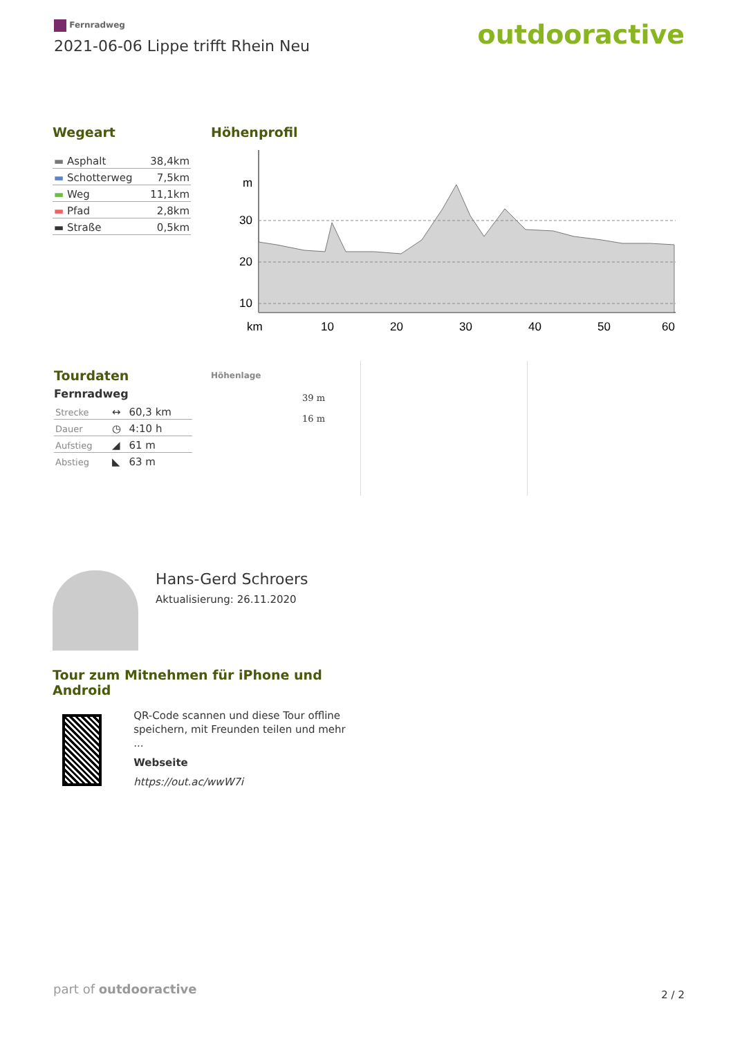Fernradweg
2021-06-06 Lippe trifft Rhein Neu
outdooractive
Wegeart
| ▬ Asphalt | 38,4km |
| ▬ Schotterweg | 7,5km |
| ▬ Weg | 11,1km |
| ▬ Pfad | 2,8km |
| ▬ Straße | 0,5km |
Höhenprofil
m
30
20
10
km
10
20
30
40
50
60
Tourdaten
Fernradweg
| Strecke | ↔ | 60,3 km |
| Dauer | ◷ | 4:10 h |
| Aufstieg | ◢ | 61 m |
| Abstieg | ◣ | 63 m |
Höhenlage
39 m
16 m
Hans-Gerd Schroers
Aktualisierung: 26.11.2020
Tour zum Mitnehmen für iPhone und Android
QR-Code scannen und diese Tour offline speichern, mit Freunden teilen und mehr ...
Webseite
https://out.ac/wwW7i
part of outdooractive 2 / 2